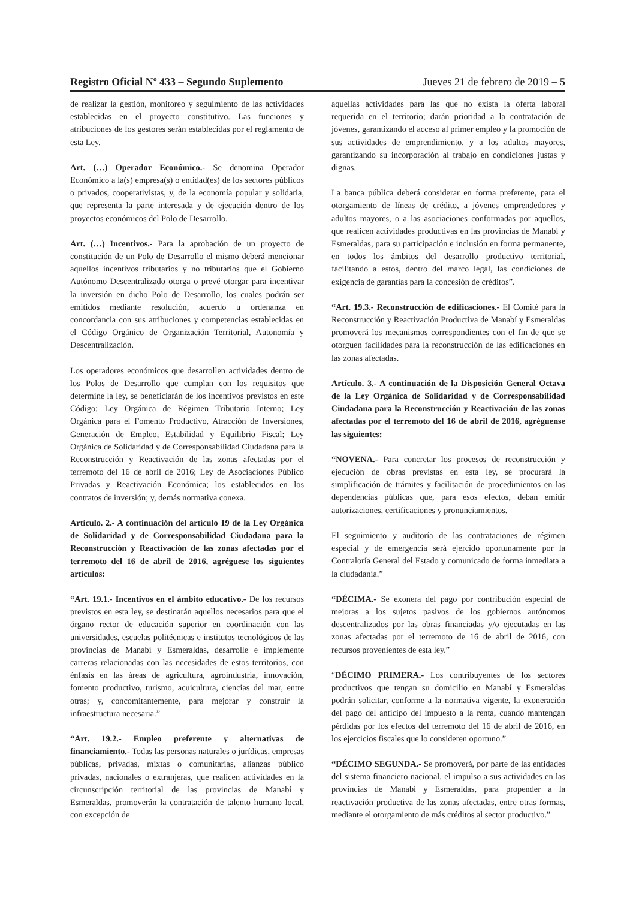Registro Oficial Nº 433 – Segundo Suplemento Jueves 21 de febrero de 2019 – 5
de realizar la gestión, monitoreo y seguimiento de las actividades establecidas en el proyecto constitutivo. Las funciones y atribuciones de los gestores serán establecidas por el reglamento de esta Ley.
Art. (…) Operador Económico.- Se denomina Operador Económico a la(s) empresa(s) o entidad(es) de los sectores públicos o privados, cooperativistas, y, de la economía popular y solidaria, que representa la parte interesada y de ejecución dentro de los proyectos económicos del Polo de Desarrollo.
Art. (…) Incentivos.- Para la aprobación de un proyecto de constitución de un Polo de Desarrollo el mismo deberá mencionar aquellos incentivos tributarios y no tributarios que el Gobierno Autónomo Descentralizado otorga o prevé otorgar para incentivar la inversión en dicho Polo de Desarrollo, los cuales podrán ser emitidos mediante resolución, acuerdo u ordenanza en concordancia con sus atribuciones y competencias establecidas en el Código Orgánico de Organización Territorial, Autonomía y Descentralización.
Los operadores económicos que desarrollen actividades dentro de los Polos de Desarrollo que cumplan con los requisitos que determine la ley, se beneficiarán de los incentivos previstos en este Código; Ley Orgánica de Régimen Tributario Interno; Ley Orgánica para el Fomento Productivo, Atracción de Inversiones, Generación de Empleo, Estabilidad y Equilibrio Fiscal; Ley Orgánica de Solidaridad y de Corresponsabilidad Ciudadana para la Reconstrucción y Reactivación de las zonas afectadas por el terremoto del 16 de abril de 2016; Ley de Asociaciones Público Privadas y Reactivación Económica; los establecidos en los contratos de inversión; y, demás normativa conexa.
Artículo. 2.- A continuación del artículo 19 de la Ley Orgánica de Solidaridad y de Corresponsabilidad Ciudadana para la Reconstrucción y Reactivación de las zonas afectadas por el terremoto del 16 de abril de 2016, agréguese los siguientes artículos:
“Art. 19.1.- Incentivos en el ámbito educativo.- De los recursos previstos en esta ley, se destinarán aquellos necesarios para que el órgano rector de educación superior en coordinación con las universidades, escuelas politécnicas e institutos tecnológicos de las provincias de Manabí y Esmeraldas, desarrolle e implemente carreras relacionadas con las necesidades de estos territorios, con énfasis en las áreas de agricultura, agroindustria, innovación, fomento productivo, turismo, acuicultura, ciencias del mar, entre otras; y, concomitantemente, para mejorar y construir la infraestructura necesaria.”
“Art. 19.2.- Empleo preferente y alternativas de financiamiento.- Todas las personas naturales o jurídicas, empresas públicas, privadas, mixtas o comunitarias, alianzas público privadas, nacionales o extranjeras, que realicen actividades en la circunscripción territorial de las provincias de Manabí y Esmeraldas, promoverán la contratación de talento humano local, con excepción de
aquellas actividades para las que no exista la oferta laboral requerida en el territorio; darán prioridad a la contratación de jóvenes, garantizando el acceso al primer empleo y la promoción de sus actividades de emprendimiento, y a los adultos mayores, garantizando su incorporación al trabajo en condiciones justas y dignas.
La banca pública deberá considerar en forma preferente, para el otorgamiento de líneas de crédito, a jóvenes emprendedores y adultos mayores, o a las asociaciones conformadas por aquellos, que realicen actividades productivas en las provincias de Manabí y Esmeraldas, para su participación e inclusión en forma permanente, en todos los ámbitos del desarrollo productivo territorial, facilitando a estos, dentro del marco legal, las condiciones de exigencia de garantías para la concesión de créditos”.
“Art. 19.3.- Reconstrucción de edificaciones.- El Comité para la Reconstrucción y Reactivación Productiva de Manabí y Esmeraldas promoverá los mecanismos correspondientes con el fin de que se otorguen facilidades para la reconstrucción de las edificaciones en las zonas afectadas.
Artículo. 3.- A continuación de la Disposición General Octava de la Ley Orgánica de Solidaridad y de Corresponsabilidad Ciudadana para la Reconstrucción y Reactivación de las zonas afectadas por el terremoto del 16 de abril de 2016, agréguense las siguientes:
“NOVENA.- Para concretar los procesos de reconstrucción y ejecución de obras previstas en esta ley, se procurará la simplificación de trámites y facilitación de procedimientos en las dependencias públicas que, para esos efectos, deban emitir autorizaciones, certificaciones y pronunciamientos.
El seguimiento y auditoría de las contrataciones de régimen especial y de emergencia será ejercido oportunamente por la Contraloría General del Estado y comunicado de forma inmediata a la ciudadanía.”
“DÉCIMA.- Se exonera del pago por contribución especial de mejoras a los sujetos pasivos de los gobiernos autónomos descentralizados por las obras financiadas y/o ejecutadas en las zonas afectadas por el terremoto de 16 de abril de 2016, con recursos provenientes de esta ley.”
“DÉCIMO PRIMERA.- Los contribuyentes de los sectores productivos que tengan su domicilio en Manabí y Esmeraldas podrán solicitar, conforme a la normativa vigente, la exoneración del pago del anticipo del impuesto a la renta, cuando mantengan pérdidas por los efectos del terremoto del 16 de abril de 2016, en los ejercicios fiscales que lo consideren oportuno.”
“DÉCIMO SEGUNDA.- Se promoverá, por parte de las entidades del sistema financiero nacional, el impulso a sus actividades en las provincias de Manabí y Esmeraldas, para propender a la reactivación productiva de las zonas afectadas, entre otras formas, mediante el otorgamiento de más créditos al sector productivo.”